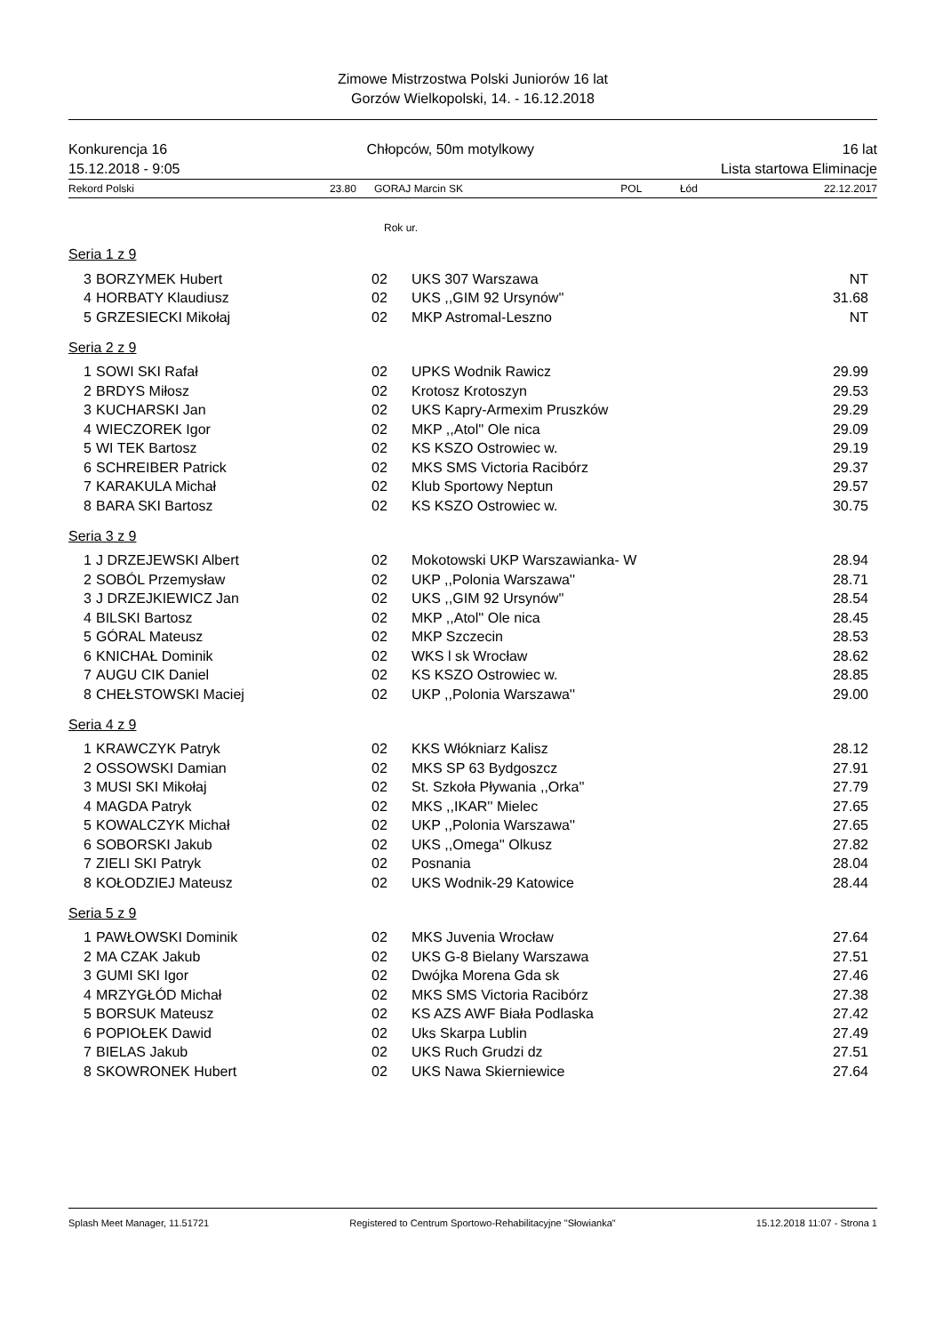Zimowe Mistrzostwa Polski Juniorów 16 lat
Gorzów Wielkopolski, 14. - 16.12.2018
Konkurencja 16
15.12.2018 - 9:05
Chłopców, 50m motylkowy
16 lat
Lista startowa Eliminacje
| Rekord Polski | 23.80 | GORAJ Marcin SK | POL | Łód | 22.12.2017 |
Rok ur.
Seria 1 z 9
| 3 | BORZYMEK Hubert | 02 | UKS 307 Warszawa | NT |
| 4 | HORBATY Klaudiusz | 02 | UKS ,,GIM 92 Ursynów'' | 31.68 |
| 5 | GRZESIECKI Mikołaj | 02 | MKP Astromal-Leszno | NT |
Seria 2 z 9
| 1 | SOWI SKI Rafał | 02 | UPKS Wodnik Rawicz | 29.99 |
| 2 | BRDYS Miłosz | 02 | Krotosz Krotoszyn | 29.53 |
| 3 | KUCHARSKI Jan | 02 | UKS Kapry-Armexim Pruszków | 29.29 |
| 4 | WIECZOREK Igor | 02 | MKP ,,Atol'' Ole nica | 29.09 |
| 5 | WI TEK Bartosz | 02 | KS KSZO Ostrowiec w. | 29.19 |
| 6 | SCHREIBER Patrick | 02 | MKS SMS Victoria Racibórz | 29.37 |
| 7 | KARAKULA Michał | 02 | Klub Sportowy Neptun | 29.57 |
| 8 | BARA SKI Bartosz | 02 | KS KSZO Ostrowiec w. | 30.75 |
Seria 3 z 9
| 1 | J DRZEJEWSKI Albert | 02 | Mokotowski UKP Warszawianka- W | 28.94 |
| 2 | SOBÓL Przemysław | 02 | UKP ,,Polonia Warszawa'' | 28.71 |
| 3 | J DRZEJKIEWICZ Jan | 02 | UKS ,,GIM 92 Ursynów'' | 28.54 |
| 4 | BILSKI Bartosz | 02 | MKP ,,Atol'' Ole nica | 28.45 |
| 5 | GÓRAL Mateusz | 02 | MKP Szczecin | 28.53 |
| 6 | KNICHAŁ Dominik | 02 | WKS l sk Wrocław | 28.62 |
| 7 | AUGU CIK Daniel | 02 | KS KSZO Ostrowiec w. | 28.85 |
| 8 | CHEŁSTOWSKI Maciej | 02 | UKP ,,Polonia Warszawa'' | 29.00 |
Seria 4 z 9
| 1 | KRAWCZYK Patryk | 02 | KKS Włókniarz Kalisz | 28.12 |
| 2 | OSSOWSKI Damian | 02 | MKS SP 63 Bydgoszcz | 27.91 |
| 3 | MUSI SKI Mikołaj | 02 | St. Szkoła Pływania ,,Orka'' | 27.79 |
| 4 | MAGDA Patryk | 02 | MKS ,,IKAR'' Mielec | 27.65 |
| 5 | KOWALCZYK Michał | 02 | UKP ,,Polonia Warszawa'' | 27.65 |
| 6 | SOBORSKI Jakub | 02 | UKS ,,Omega'' Olkusz | 27.82 |
| 7 | ZIELI SKI Patryk | 02 | Posnania | 28.04 |
| 8 | KOŁODZIEJ Mateusz | 02 | UKS Wodnik-29 Katowice | 28.44 |
Seria 5 z 9
| 1 | PAWŁOWSKI Dominik | 02 | MKS Juvenia Wrocław | 27.64 |
| 2 | MA CZAK Jakub | 02 | UKS G-8 Bielany Warszawa | 27.51 |
| 3 | GUMI SKI Igor | 02 | Dwójka Morena Gda sk | 27.46 |
| 4 | MRZYGŁÓD Michał | 02 | MKS SMS Victoria Racibórz | 27.38 |
| 5 | BORSUK Mateusz | 02 | KS AZS AWF Biała Podlaska | 27.42 |
| 6 | POPIOŁEK Dawid | 02 | Uks Skarpa Lublin | 27.49 |
| 7 | BIELAS Jakub | 02 | UKS Ruch Grudzi dz | 27.51 |
| 8 | SKOWRONEK Hubert | 02 | UKS Nawa Skierniewice | 27.64 |
Splash Meet Manager, 11.51721 Registered to Centrum Sportowo-Rehabilitacyjne "Słowianka" 15.12.2018 11:07 - Strona 1